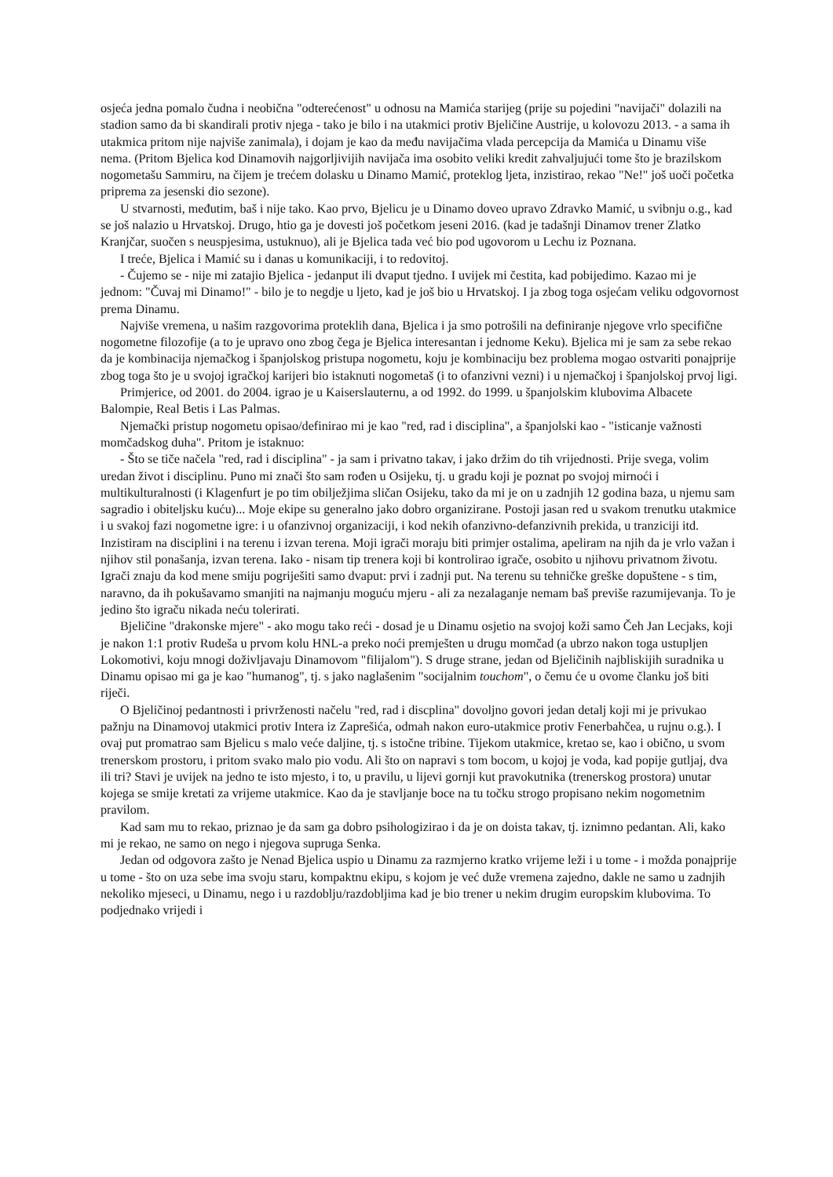osjeća jedna pomalo čudna i neobična "odterećenost" u odnosu na Mamića starijeg (prije su pojedini "navijači" dolazili na stadion samo da bi skandirali protiv njega - tako je bilo i na utakmici protiv Bjeličine Austrije, u kolovozu 2013. - a sama ih utakmica pritom nije najviše zanimala), i dojam je kao da među navijačima vlada percepcija da Mamića u Dinamu više nema. (Pritom Bjelica kod Dinamovih najgorljivijih navijača ima osobito veliki kredit zahvaljujući tome što je brazilskom nogometašu Sammiru, na čijem je trećem dolasku u Dinamo Mamić, proteklog ljeta, inzistirao, rekao "Ne!" još uoči početka priprema za jesenski dio sezone).
U stvarnosti, međutim, baš i nije tako. Kao prvo, Bjelicu je u Dinamo doveo upravo Zdravko Mamić, u svibnju o.g., kad se još nalazio u Hrvatskoj. Drugo, htio ga je dovesti još početkom jeseni 2016. (kad je tadašnji Dinamov trener Zlatko Kranjčar, suočen s neuspjesima, ustuknuo), ali je Bjelica tada već bio pod ugovorom u Lechu iz Poznana.
I treće, Bjelica i Mamić su i danas u komunikaciji, i to redovitoj.
- Čujemo se - nije mi zatajio Bjelica - jedanput ili dvaput tjedno. I uvijek mi čestita, kad pobijedimo. Kazao mi je jednom: "Čuvaj mi Dinamo!" - bilo je to negdje u ljeto, kad je još bio u Hrvatskoj. I ja zbog toga osjećam veliku odgovornost prema Dinamu.
Najviše vremena, u našim razgovorima proteklih dana, Bjelica i ja smo potrošili na definiranje njegove vrlo specifične nogometne filozofije (a to je upravo ono zbog čega je Bjelica interesantan i jednome Keku). Bjelica mi je sam za sebe rekao da je kombinacija njemačkog i španjolskog pristupa nogometu, koju je kombinaciju bez problema mogao ostvariti ponajprije zbog toga što je u svojoj igračkoj karijeri bio istaknuti nogometaš (i to ofanzivni vezni) i u njemačkoj i španjolskoj prvoj ligi.
Primjerice, od 2001. do 2004. igrao je u Kaiserslauternu, a od 1992. do 1999. u španjolskim klubovima Albacete Balompie, Real Betis i Las Palmas.
Njemački pristup nogometu opisao/definirao mi je kao "red, rad i disciplina", a španjolski kao - "isticanje važnosti momčadskog duha". Pritom je istaknuo:
- Što se tiče načela "red, rad i disciplina" - ja sam i privatno takav, i jako držim do tih vrijednosti. Prije svega, volim uredan život i disciplinu. Puno mi znači što sam rođen u Osijeku, tj. u gradu koji je poznat po svojoj mirnoći i multikulturalnosti (i Klagenfurt je po tim obilježjima sličan Osijeku, tako da mi je on u zadnjih 12 godina baza, u njemu sam sagradio i obiteljsku kuću)... Moje ekipe su generalno jako dobro organizirane. Postoji jasan red u svakom trenutku utakmice i u svakoj fazi nogometne igre: i u ofanzivnoj organizaciji, i kod nekih ofanzivno-defanzivnih prekida, u tranziciji itd. Inzistiram na disciplini i na terenu i izvan terena. Moji igrači moraju biti primjer ostalima, apeliram na njih da je vrlo važan i njihov stil ponašanja, izvan terena. Iako - nisam tip trenera koji bi kontrolirao igrače, osobito u njihovu privatnom životu. Igrači znaju da kod mene smiju pogriješiti samo dvaput: prvi i zadnji put. Na terenu su tehničke greške dopuštene - s tim, naravno, da ih pokušavamo smanjiti na najmanju moguću mjeru - ali za nezalaganje nemam baš previše razumijevanja. To je jedino što igraču nikada neću tolerirati.
Bjeličine "drakonske mjere" - ako mogu tako reći - dosad je u Dinamu osjetio na svojoj koži samo Čeh Jan Lecjaks, koji je nakon 1:1 protiv Rudeša u prvom kolu HNL-a preko noći premješten u drugu momčad (a ubrzo nakon toga ustupljen Lokomotivi, koju mnogi doživljavaju Dinamovom "filijalom"). S druge strane, jedan od Bjeličinih najbliskijih suradnika u Dinamu opisao mi ga je kao "humanog", tj. s jako naglašenim "socijalnim touchom", o čemu će u ovome članku još biti riječi.
O Bjeličinoj pedantnosti i privrženosti načelu "red, rad i discplina" dovoljno govori jedan detalj koji mi je privukao pažnju na Dinamovoj utakmici protiv Intera iz Zaprešića, odmah nakon euro-utakmice protiv Fenerbahčea, u rujnu o.g.). I ovaj put promatrao sam Bjelicu s malo veće daljine, tj. s istočne tribine. Tijekom utakmice, kretao se, kao i obično, u svom trenerskom prostoru, i pritom svako malo pio vodu. Ali što on napravi s tom bocom, u kojoj je voda, kad popije gutljaj, dva ili tri? Stavi je uvijek na jedno te isto mjesto, i to, u pravilu, u lijevi gornji kut pravokutnika (trenerskog prostora) unutar kojega se smije kretati za vrijeme utakmice. Kao da je stavljanje boce na tu točku strogo propisano nekim nogometnim pravilom.
Kad sam mu to rekao, priznao je da sam ga dobro psihologizirao i da je on doista takav, tj. iznimno pedantan. Ali, kako mi je rekao, ne samo on nego i njegova supruga Senka.
Jedan od odgovora zašto je Nenad Bjelica uspio u Dinamu za razmjerno kratko vrijeme leži i u tome - i možda ponajprije u tome - što on uza sebe ima svoju staru, kompaktnu ekipu, s kojom je već duže vremena zajedno, dakle ne samo u zadnjih nekoliko mjeseci, u Dinamu, nego i u razdoblju/razdobljima kad je bio trener u nekim drugim europskim klubovima. To podjednako vrijedi i